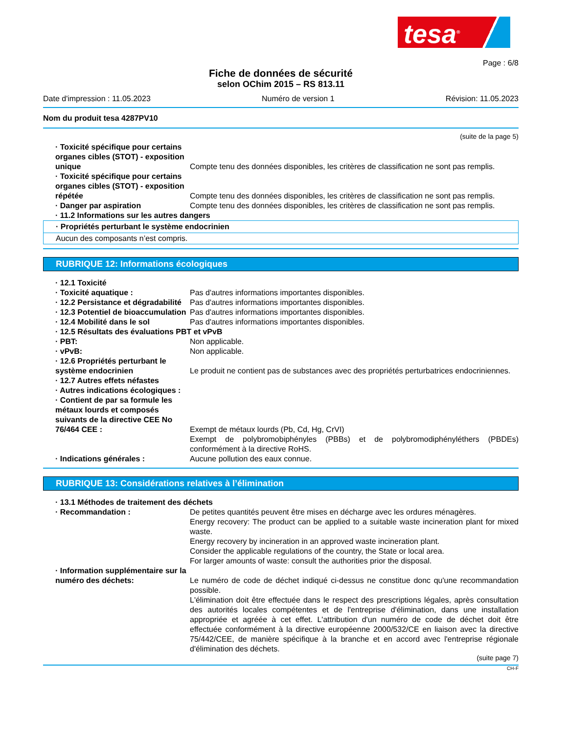tesa<sup>®</sup>
Page : 6/8
Fiche de données de sécurité
selon OChim 2015 – RS 813.11
Date d'impression : 11.05.2023 Numéro de version 1 Révision: 11.05.2023
Nom du produit tesa 4287PV10
(suite de la page 5)
· Toxicité spécifique pour certains organes cibles (STOT) - exposition unique
Compte tenu des données disponibles, les critères de classification ne sont pas remplis.
· Toxicité spécifique pour certains organes cibles (STOT) - exposition répétée
Compte tenu des données disponibles, les critères de classification ne sont pas remplis.
· Danger par aspiration Compte tenu des données disponibles, les critères de classification ne sont pas remplis.
· 11.2 Informations sur les autres dangers
· Propriétés perturbant le système endocrinien
Aucun des composants n’est compris.
RUBRIQUE 12: Informations écologiques
· 12.1 Toxicité
· Toxicité aquatique : Pas d'autres informations importantes disponibles.
· 12.2 Persistance et dégradabilité
Pas d'autres informations importantes disponibles.
· 12.3 Potentiel de bioaccumulation
Pas d'autres informations importantes disponibles.
· 12.4 Mobilité dans le sol Pas d'autres informations importantes disponibles.
· 12.5 Résultats des évaluations PBT et vPvB
· PBT: Non applicable.
· vPvB: Non applicable.
· 12.6 Propriétés perturbant le système endocrinien
Le produit ne contient pas de substances avec des propriétés perturbatrices endocriniennes.
· 12.7 Autres effets néfastes
· Autres indications écologiques :
· Contient de par sa formule les métaux lourds et composés suivants de la directive CEE No 76/464 CEE :
Exempt de métaux lourds (Pb, Cd, Hg, CrVI)
Exempt de polybromobiphényles (PBBs) et de polybromodiphényléthers (PBDEs) conformément à la directive RoHS.
· Indications générales : Aucune pollution des eaux connue.
RUBRIQUE 13: Considérations relatives à l’élimination
· 13.1 Méthodes de traitement des déchets
· Recommandation : De petites quantités peuvent être mises en décharge avec les ordures ménagères.
Energy recovery: The product can be applied to a suitable waste incineration plant for mixed waste.
Energy recovery by incineration in an approved waste incineration plant.
Consider the applicable regulations of the country, the State or local area.
For larger amounts of waste: consult the authorities prior the disposal.
· Information supplémentaire sur la numéro des déchets:
Le numéro de code de déchet indiqué ci-dessus ne constitue donc qu'une recommandation possible.
L'élimination doit être effectuée dans le respect des prescriptions légales, après consultation des autorités locales compétentes et de l'entreprise d'élimination, dans une installation appropriée et agréée à cet effet. L'attribution d'un numéro de code de déchet doit être effectuée conformément à la directive européenne 2000/532/CE en liaison avec la directive 75/442/CEE, de manière spécifique à la branche et en accord avec l'entreprise régionale d'élimination des déchets.
(suite page 7)
CH-F